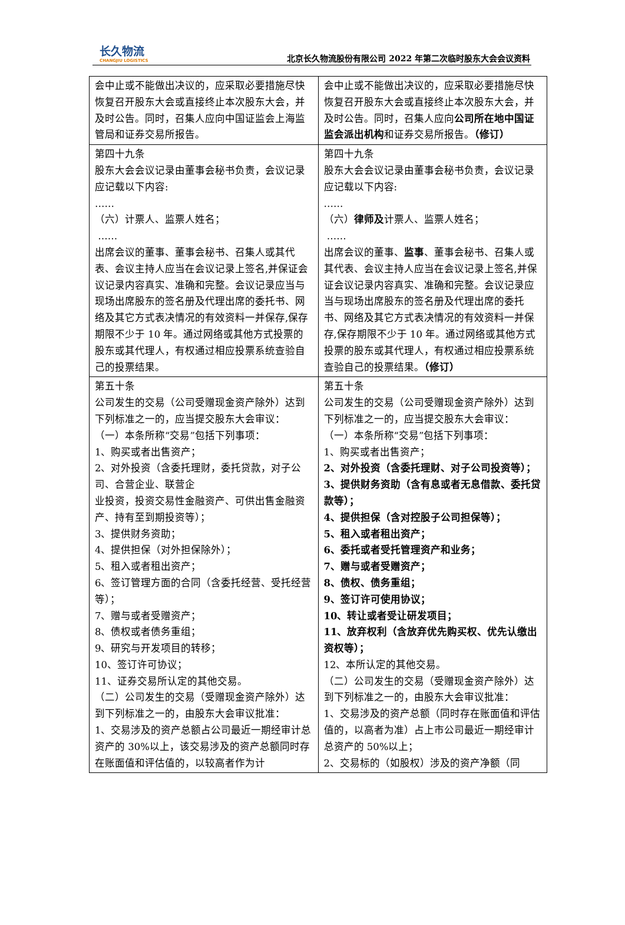长久物流
CHANGJIU LOGISTICS
北京长久物流股份有限公司 2022 年第二次临时股东大会会议资料
| 会中止或不能做出决议的，应采取必要措施尽快恢复召开股东大会或直接终止本次股东大会，并及时公告。同时，召集人应向中国证监会上海监管局和证券交易所报告。 | 会中止或不能做出决议的，应采取必要措施尽快恢复召开股东大会或直接终止本次股东大会，并及时公告。同时，召集人应向 公司所在地中国证监会派出机构 和证券交易所报告。 （修订） |
| 第四十九条 股东大会会议记录由董事会秘书负责，会议记录应记载以下内容: …… （六）计票人、监票人姓名； …… 出席会议的董事、董事会秘书、召集人或其代表、会议主持人应当在会议记录上签名,并保证会议记录内容真实、准确和完整。会议记录应当与现场出席股东的签名册及代理出席的委托书、网络及其它方式表决情况的有效资料一并保存,保存期限不少于 10 年。通过网络或其他方式投票的股东或其代理人，有权通过相应投票系统查验自己的投票结果。 | 第四十九条 股东大会会议记录由董事会秘书负责，会议记录应记载以下内容: …… （六） 律师及 计票人、监票人姓名； …… 出席会议的董事、 监事 、董事会秘书、召集人或其代表、会议主持人应当在会议记录上签名,并保证会议记录内容真实、准确和完整。会议记录应当与现场出席股东的签名册及代理出席的委托书、网络及其它方式表决情况的有效资料一并保存,保存期限不少于 10 年。通过网络或其他方式投票的股东或其代理人，有权通过相应投票系统查验自己的投票结果。 （修订） |
| 第五十条 公司发生的交易（公司受赠现金资产除外）达到下列标准之一的，应当提交股东大会审议： （一）本条所称“交易”包括下列事项： 1、购买或者出售资产； 2、对外投资（含委托理财，委托贷款，对子公司、合营企业、联营企 业投资，投资交易性金融资产、可供出售金融资产、持有至到期投资等）； 3、提供财务资助； 4、提供担保（对外担保除外）； 5、租入或者租出资产； 6、签订管理方面的合同（含委托经营、受托经营等）； 7、赠与或者受赠资产； 8、债权或者债务重组； 9、研究与开发项目的转移； 10、签订许可协议； 11、证券交易所认定的其他交易。 （二）公司发生的交易（受赠现金资产除外）达到下列标准之一的，由股东大会审议批准： 1、交易涉及的资产总额占公司最近一期经审计总资产的 30%以上，该交易涉及的资产总额同时存在账面值和评估值的，以较高者作为计 | 第五十条 公司发生的交易（公司受赠现金资产除外）达到下列标准之一的，应当提交股东大会审议： （一）本条所称“交易”包括下列事项： 1、购买或者出售资产； 2、对外投资（含委托理财、对子公司投资等）； 3、提供财务资助（含有息或者无息借款、委托贷款等）； 4、提供担保（含对控股子公司担保等）； 5、租入或者租出资产； 6、委托或者受托管理资产和业务； 7、赠与或者受赠资产； 8、债权、债务重组； 9、签订许可使用协议； 10、转让或者受让研发项目； 11、放弃权利（含放弃优先购买权、优先认缴出资权等）； 12、本所认定的其他交易。 （二）公司发生的交易（受赠现金资产除外）达到下列标准之一的，由股东大会审议批准： 1、交易涉及的资产总额（同时存在账面值和评估值的，以高者为准）占上市公司最近一期经审计总资产的 50%以上； 2、交易标的（如股权）涉及的资产净额（同 |